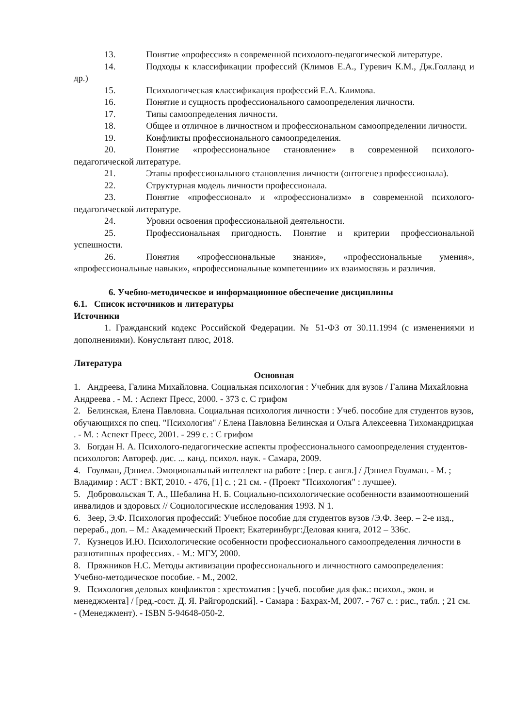13. Понятие «профессия» в современной психолого-педагогической литературе.
14. Подходы к классификации профессий (Климов Е.А., Гуревич К.М., Дж.Голланд и др.)
15. Психологическая классификация профессий Е.А. Климова.
16. Понятие и сущность профессионального самоопределения личности.
17. Типы самоопределения личности.
18. Общее и отличное в личностном и профессиональном самоопределении личности.
19. Конфликты профессионального самоопределения.
20. Понятие «профессиональное становление» в современной психолого-педагогической литературе.
21. Этапы профессионального становления личности (онтогенез профессионала).
22. Структурная модель личности профессионала.
23. Понятие «профессионал» и «профессионализм» в современной психолого-педагогической литературе.
24. Уровни освоения профессиональной деятельности.
25. Профессиональная пригодность. Понятие и критерии профессиональной успешности.
26. Понятия «профессиональные знания», «профессиональные умения», «профессиональные навыки», «профессиональные компетенции» их взаимосвязь и различия.
6. Учебно-методическое и информационное обеспечение дисциплины
6.1. Список источников и литературы
Источники
1. Гражданский кодекс Российской Федерации. № 51-ФЗ от 30.11.1994 (с изменениями и дополнениями). Конусльтант плюс, 2018.
Литература
Основная
1. Андреева, Галина Михайловна. Социальная психология : Учебник для вузов / Галина Михайловна Андреева . - М. : Аспект Пресс, 2000. - 373 с. С грифом
2. Белинская, Елена Павловна. Социальная психология личности : Учеб. пособие для студентов вузов, обучающихся по спец. "Психология" / Елена Павловна Белинская и Ольга Алексеевна Тихомандрицкая . - М. : Аспект Пресс, 2001. - 299 с. : С грифом
3. Богдан Н. А. Психолого-педагогические аспекты профессионального самоопределения студентов-психологов: Автореф. дис. ... канд. психол. наук. - Самара, 2009.
4. Гоулман, Дэниел. Эмоциональный интеллект на работе : [пер. с англ.] / Дэниел Гоулман. - М. ; Владимир : АСТ : ВКТ, 2010. - 476, [1] с. ; 21 см. - (Проект "Психология" : лучшее).
5. Добровольская Т. А., Шебалина Н. Б. Социально-психологические особенности взаимоотношений инвалидов и здоровых // Социологические исследования 1993. N 1.
6. Зеер, Э.Ф. Психология профессий: Учебное пособие для студентов вузов /Э.Ф. Зеер. – 2-е изд., перераб., доп. – М.: Академический Проект; Екатеринбург:Деловая книга, 2012 – 336с.
7. Кузнецов И.Ю. Психологические особенности профессионального самоопределения личности в разнотипных профессиях. - М.: МГУ, 2000.
8. Пряжников Н.С. Методы активизации профессионального и личностного самоопределения: Учебно-методическое пособие. - М., 2002.
9. Психология деловых конфликтов : хрестоматия : [учеб. пособие для фак.: психол., экон. и менеджмента] / [ред.-сост. Д. Я. Райгородский]. - Самара : Бахрах-М, 2007. - 767 с. : рис., табл. ; 21 см. - (Менеджмент). - ISBN 5-94648-050-2.